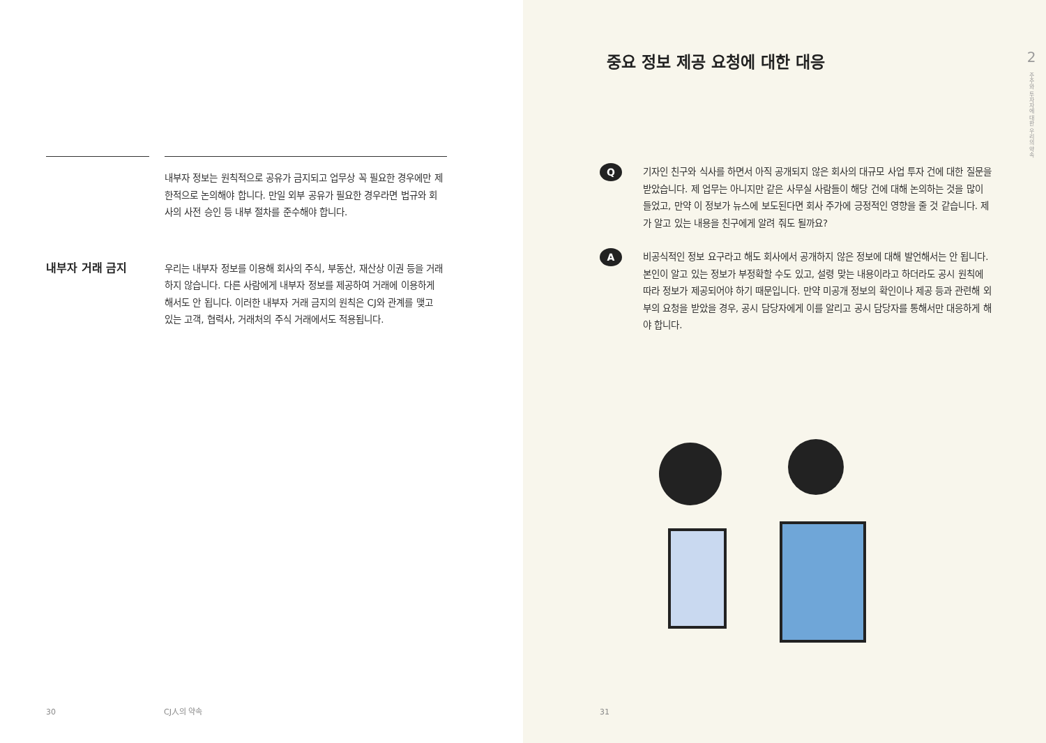내부자 정보는 원칙적으로 공유가 금지되고 업무상 꼭 필요한 경우에만 제한적으로 논의해야 합니다. 만일 외부 공유가 필요한 경우라면 법규와 회사의 사전 승인 등 내부 절차를 준수해야 합니다.
내부자 거래 금지
우리는 내부자 정보를 이용해 회사의 주식, 부동산, 재산상 이권 등을 거래하지 않습니다. 다른 사람에게 내부자 정보를 제공하여 거래에 이용하게 해서도 안 됩니다. 이러한 내부자 거래 금지의 원칙은 CJ와 관계를 맺고 있는 고객, 협력사, 거래처의 주식 거래에서도 적용됩니다.
30 CJ人의 약속
중요 정보 제공 요청에 대한 대응
Q
기자인 친구와 식사를 하면서 아직 공개되지 않은 회사의 대규모 사업 투자 건에 대한 질문을 받았습니다. 제 업무는 아니지만 같은 사무실 사람들이 해당 건에 대해 논의하는 것을 많이 들었고, 만약 이 정보가 뉴스에 보도된다면 회사 주가에 긍정적인 영향을 줄 것 같습니다. 제가 알고 있는 내용을 친구에게 알려 줘도 될까요?
A
비공식적인 정보 요구라고 해도 회사에서 공개하지 않은 정보에 대해 발언해서는 안 됩니다. 본인이 알고 있는 정보가 부정확할 수도 있고, 설령 맞는 내용이라고 하더라도 공시 원칙에 따라 정보가 제공되어야 하기 때문입니다. 만약 미공개 정보의 확인이나 제공 등과 관련해 외부의 요청을 받았을 경우, 공시 담당자에게 이를 알리고 공시 담당자를 통해서만 대응하게 해야 합니다.
31
2
주주와 투자자에 대한 우리의 약속